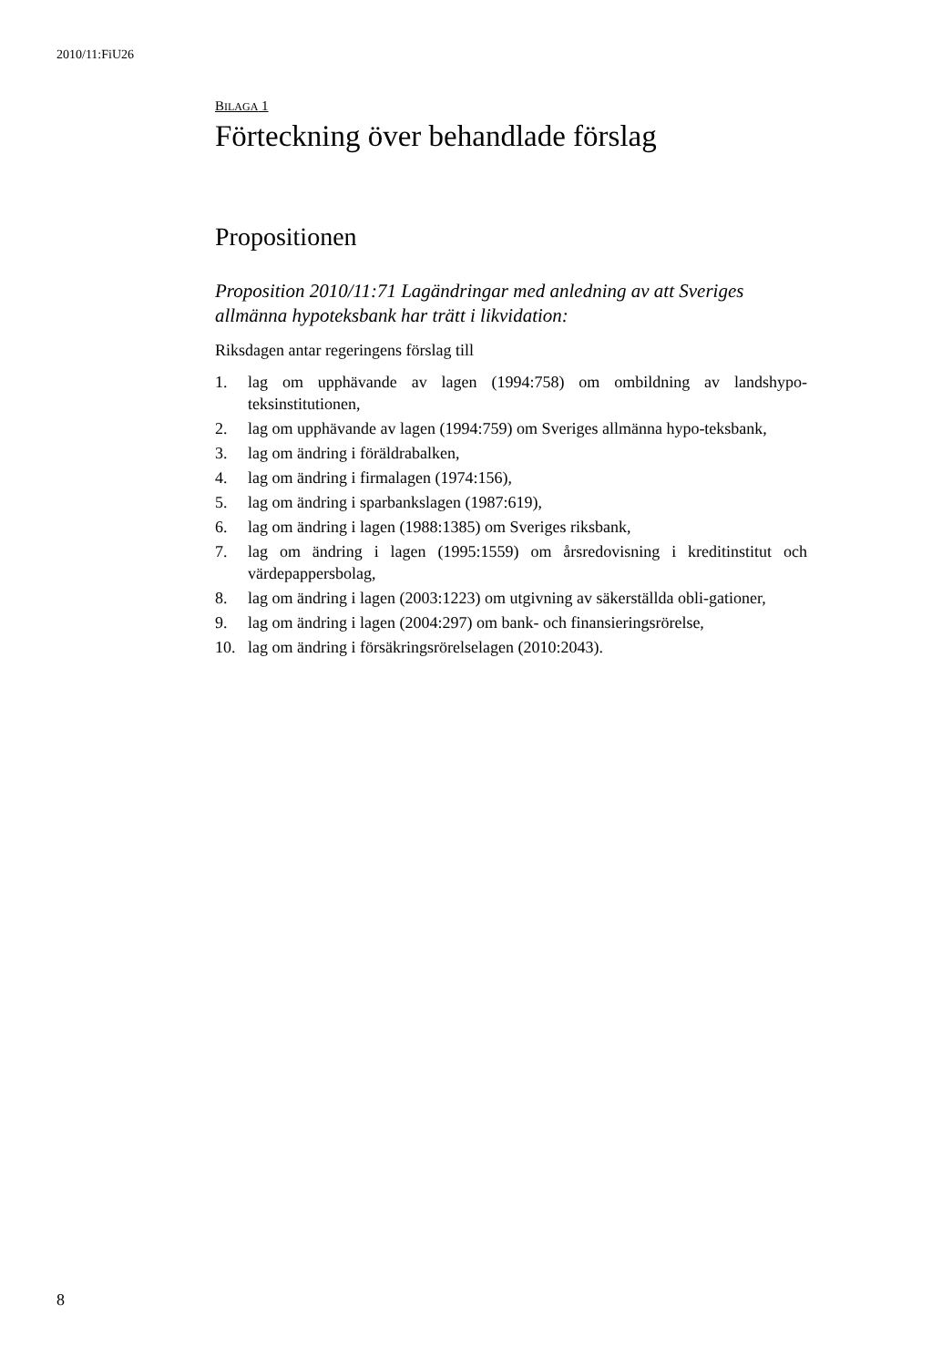2010/11:FiU26
BILAGA 1
Förteckning över behandlade förslag
Propositionen
Proposition 2010/11:71 Lagändringar med anledning av att Sveriges allmänna hypoteksbank har trätt i likvidation:
Riksdagen antar regeringens förslag till
1. lag om upphävande av lagen (1994:758) om ombildning av landshypo-teksinstitutionen,
2. lag om upphävande av lagen (1994:759) om Sveriges allmänna hypo-teksbank,
3. lag om ändring i föräldrabalken,
4. lag om ändring i firmalagen (1974:156),
5. lag om ändring i sparbankslagen (1987:619),
6. lag om ändring i lagen (1988:1385) om Sveriges riksbank,
7. lag om ändring i lagen (1995:1559) om årsredovisning i kreditinstitut och värdepappersbolag,
8. lag om ändring i lagen (2003:1223) om utgivning av säkerställda obli-gationer,
9. lag om ändring i lagen (2004:297) om bank- och finansieringsrörelse,
10. lag om ändring i försäkringsrörelselagen (2010:2043).
8